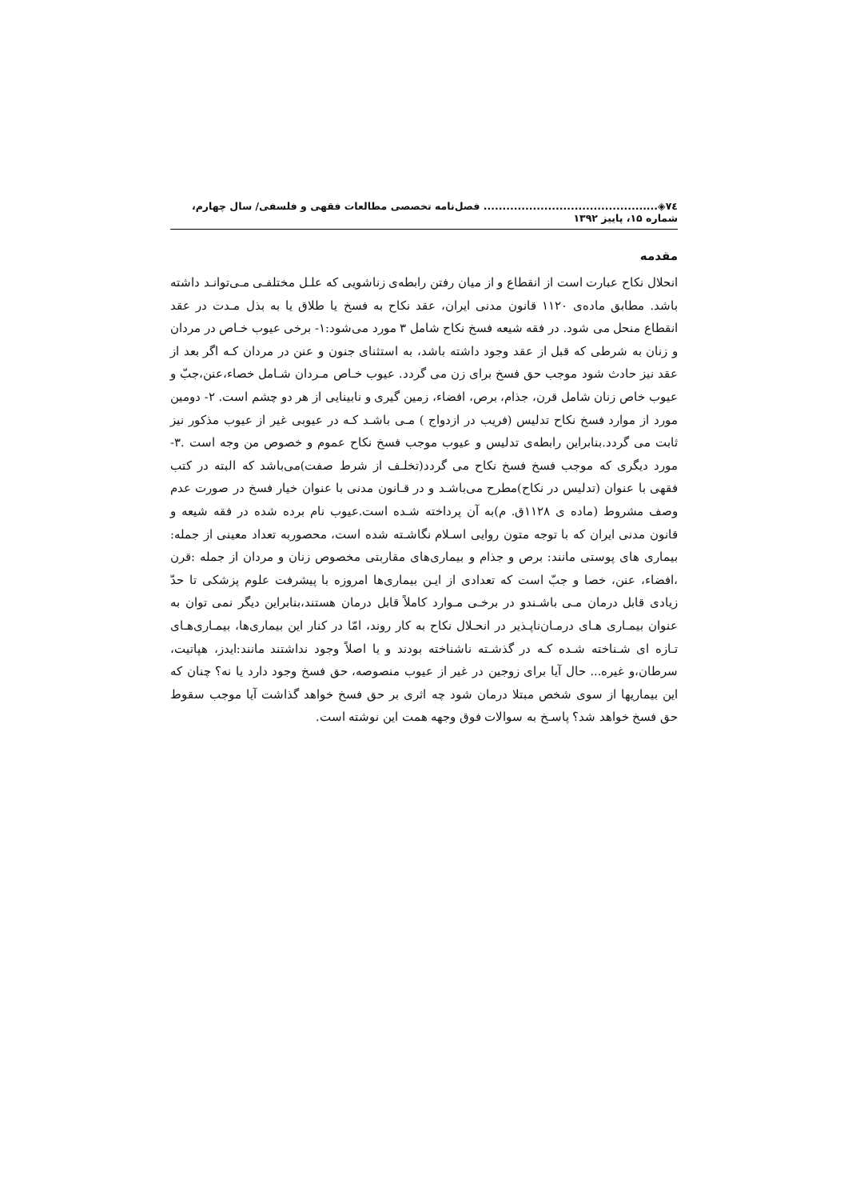٧٤◈.............................................. فصل‌نامه تخصصی مطالعات فقهی و فلسفی/ سال چهارم، شماره ۱۵، پاییز ۱۳۹۲
مقدمه
انحلال نکاح عبارت است از انقطاع و از میان رفتن رابطه‌ی زناشویی که علـل مختلفـی مـی‌توانـد داشته باشد. مطابق ماده‌ی ۱۱۲۰ قانون مدنی ایران، عقد نکاح به فسخ یا طلاق یا به بذل مـدت در عقد انقطاع منحل می شود. در فقه شیعه فسخ نکاح شامل ۳ مورد می‌شود:۱- برخی عیوب خـاص در مردان و زنان به شرطی که قبل از عقد وجود داشته باشد، به استثنای جنون و عنن در مردان کـه اگر بعد از عقد نیز حادث شود موجب حق فسخ برای زن می گردد. عیوب خـاص مـردان شـامل خصاء،عنن،جبّ و عیوب خاص زنان شامل قرن، جذام، برص، افضاء، زمین گیری و نابینایی از هر دو چشم است. ۲- دومین مورد از موارد فسخ نکاح تدلیس (فریب در ازدواج ) مـی باشـد کـه در عیوبی غیر از عیوب مذکور نیز ثابت می گردد.بنابراین رابطه‌ی تدلیس و عیوب موجب فسخ نکاح عموم و خصوص من وجه است .۳-مورد دیگری که موجب فسخ فسخ نکاح می گردد(تخلـف از شرط صفت)می‌باشد که البته در کتب فقهی با عنوان (تدلیس در نکاح)مطرح می‌باشـد و در قـانون مدنی با عنوان خیار فسخ در صورت عدم وصف مشروط (ماده ی ۱۱۲۸ق. م)به آن پرداخته شـده است.عیوب نام برده شده در فقه شیعه و قانون مدنی ایران که با توجه متون روایی اسـلام نگاشـته شده است، محصوربه تعداد معینی از جمله: بیماری های پوستی مانند: برص و جذام و بیماری‌های مقاربتی مخصوص زنان و مردان از جمله :قرن ،افضاء، عنن، خصا و جبّ است که تعدادی از ایـن بیماری‌ها امروزه با پیشرفت علوم پزشکی تا حدّ زیادی قابل درمان مـی باشـندو در برخـی مـوارد کاملاً قابل درمان هستند،بنابراین دیگر نمی توان به عنوان بیمـاری هـای درمـان‌ناپـذیر در انحـلال نکاح به کار روند، امّا در کنار این بیماری‌ها، بیمـاری‌هـای تـازه ای شـناخته شـده کـه در گذشـته ناشناخته بودند و یا اصلاً وجود نداشتند مانند:ایدز، هپاتیت، سرطان،و غیره... حال آیا برای زوجین در غیر از عیوب منصوصه، حق فسخ وجود دارد یا نه؟ چنان که این بیماریها از سوی شخص مبتلا درمان شود چه اثری بر حق فسخ خواهد گذاشت آیا موجب سقوط حق فسخ خواهد شد؟ پاسـخ به سوالات فوق وجهه همت این نوشته است.